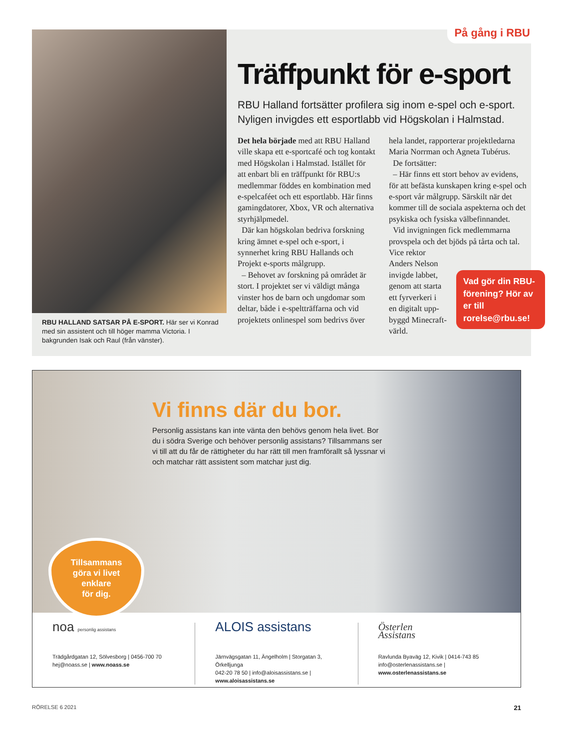RBU HALLAND SATSAR PÅ E-SPORT. Här ser vi Konrad med sin assistent och till höger mamma Victoria. I bakgrunden Isak och Raul (från vänster).
På gång i RBU
Träffpunkt för e-sport
RBU Halland fortsätter profilera sig inom e-spel och e-sport. Nyligen invigdes ett esportlabb vid Högskolan i Halmstad.
Det hela började med att RBU Halland ville skapa ett e-sportcafé och tog kontakt med Högskolan i Halmstad. Istället för att enbart bli en träffpunkt för RBU:s medlemmar föddes en kombination med e-spelcaféet och ett esportlabb. Här finns gamingdatorer, Xbox, VR och alternativa styrhjälpmedel.
Där kan högskolan bedriva forskning kring ämnet e-spel och e-sport, i synnerhet kring RBU Hallands och Projekt e-sports målgrupp.
– Behovet av forskning på området är stort. I projektet ser vi väldigt många vinster hos de barn och ungdomar som deltar, både i e-speltträffarna och vid projektets onlinespel som bedrivs över hela landet, rapporterar projektledarna Maria Norrman och Agneta Tubérus.
De fortsätter:
– Här finns ett stort behov av evidens, för att befästa kunskapen kring e-spel och e-sport vår målgrupp. Särskilt när det kommer till de sociala aspekterna och det psykiska och fysiska välbefinnandet.
Vid invigningen fick medlemmarna provspela och det bjöds på tårta och tal. Vice rektor
Anders Nelson
invigde labbet,
genom att starta
ett fyrverkeri i
en digitalt upp-
byggd Minecraft-
värld.
Vad gör din RBU-förening? Hör av er till rorelse@rbu.se!
Vi finns där du bor.
Personlig assistans kan inte vänta den behövs genom hela livet. Bor du i södra Sverige och behöver personlig assistans? Tillsammans ser vi till att du får de rättigheter du har rätt till men framförallt så lyssnar vi och matchar rätt assistent som matchar just dig.
Tillsammans
göra vi livet
enklare
för dig.
noa personlig assistans
Trädgårdgatan 12, Sölvesborg | 0456-700 70
hej@noass.se | www.noass.se
ALOIS assistans
Järnvägsgatan 11, Ängelholm | Storgatan 3, Örkelljunga
042-20 78 50 | info@aloisassistans.se | www.aloisassistans.se
Österlen
Assistans
Ravlunda Byaväg 12, Kivik | 0414-743 85
info@osterlenassistans.se | www.osterlenassistans.se
RÖRELSE 6 2021 21